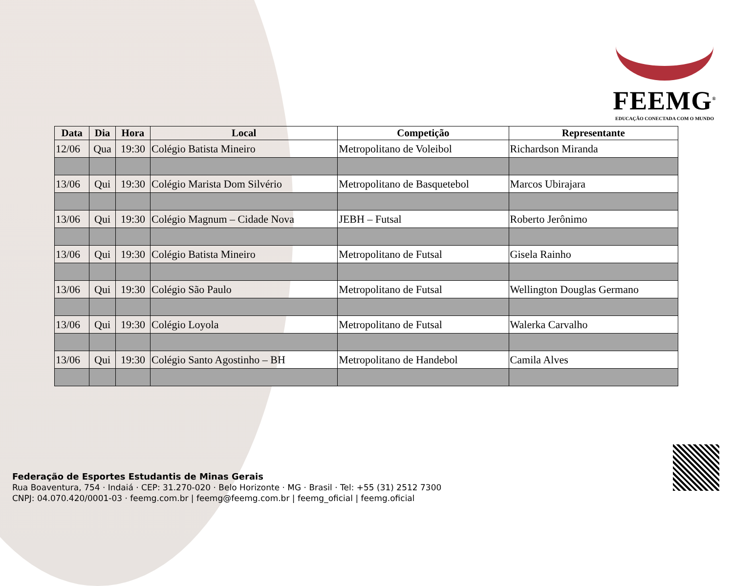FEEMG<sup>®</sup>
EDUCAÇÃO CONECTADA COM O MUNDO
| Data | Dia | Hora | Local | Competição | Representante |
| --- | --- | --- | --- | --- | --- |
| 12/06 | Qua | 19:30 | Colégio Batista Mineiro | Metropolitano de Voleibol | Richardson Miranda |
| 13/06 | Qui | 19:30 | Colégio Marista Dom Silvério | Metropolitano de Basquetebol | Marcos Ubirajara |
| 13/06 | Qui | 19:30 | Colégio Magnum – Cidade Nova | JEBH – Futsal | Roberto Jerônimo |
| 13/06 | Qui | 19:30 | Colégio Batista Mineiro | Metropolitano de Futsal | Gisela Rainho |
| 13/06 | Qui | 19:30 | Colégio São Paulo | Metropolitano de Futsal | Wellington Douglas Germano |
| 13/06 | Qui | 19:30 | Colégio Loyola | Metropolitano de Futsal | Walerka Carvalho |
| 13/06 | Qui | 19:30 | Colégio Santo Agostinho – BH | Metropolitano de Handebol | Camila Alves |
Federação de Esportes Estudantis de Minas Gerais
Rua Boaventura, 754 · Indaiá · CEP: 31.270-020 · Belo Horizonte · MG · Brasil · Tel: +55 (31) 2512 7300
CNPJ: 04.070.420/0001-03 · feemg.com.br | feemg@feemg.com.br | feemg_oficial | feemg.oficial